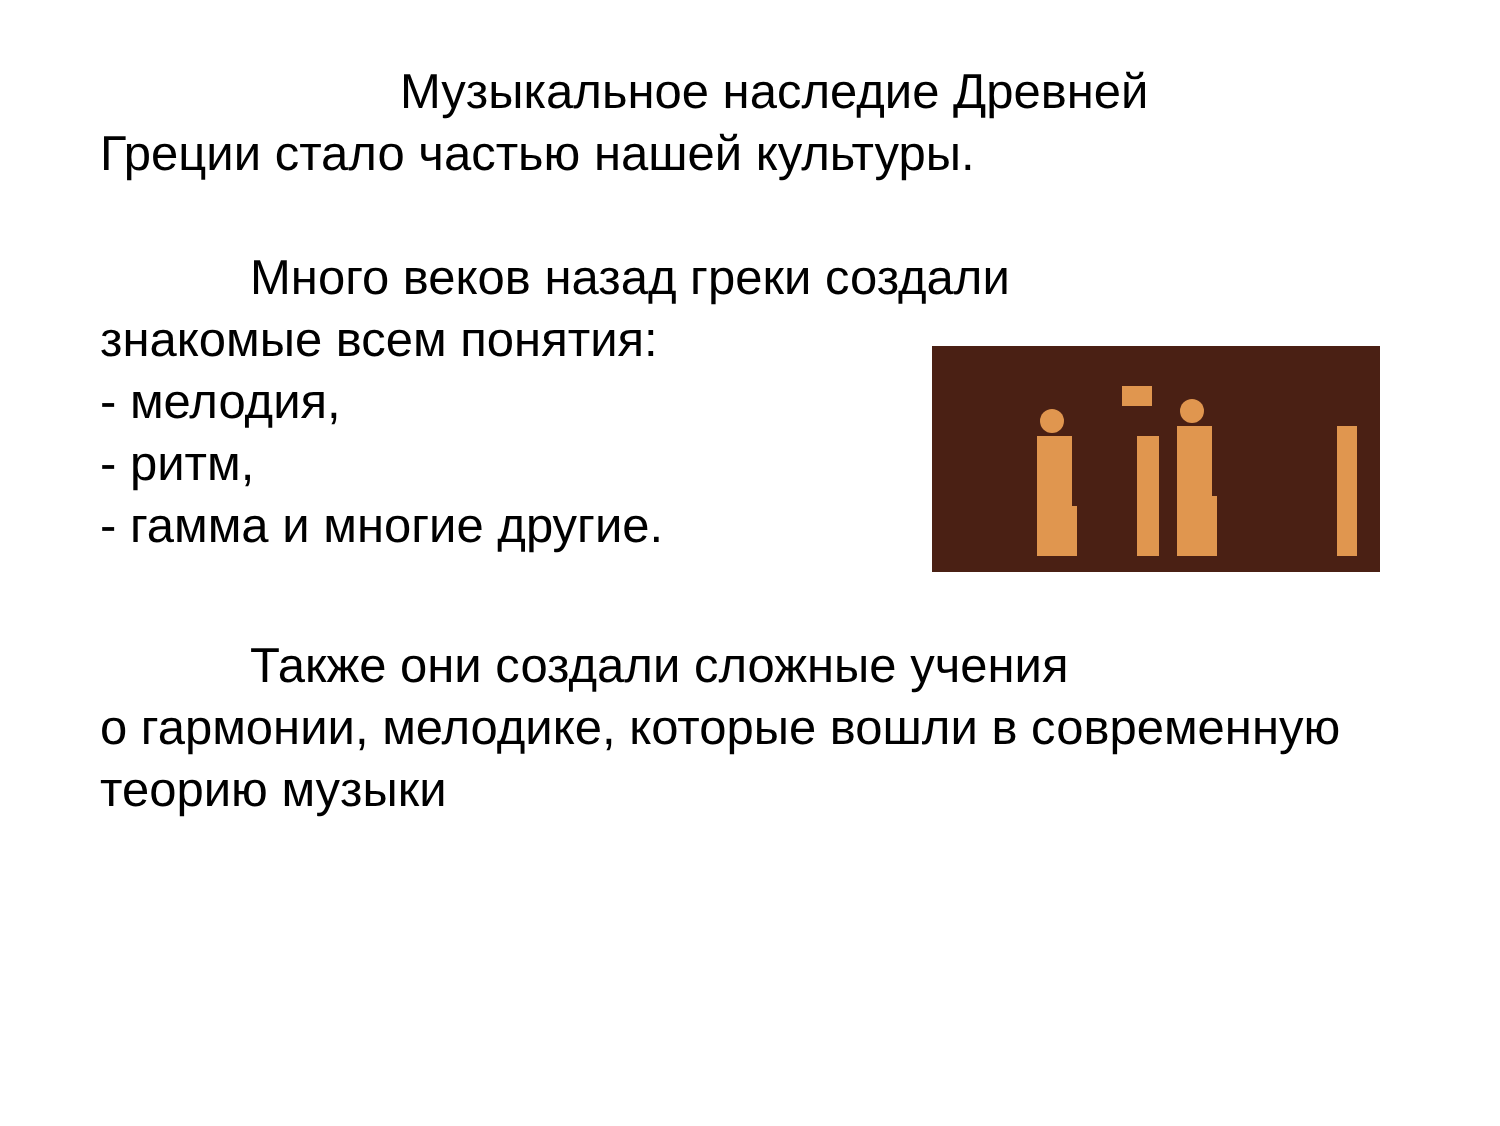Музыкальное наследие Древней
Греции стало частью нашей культуры.
Много веков назад греки создали
знакомые всем понятия:
- мелодия,
- ритм,
- гамма и многие другие.
Также они создали сложные учения
о гармонии, мелодике, которые вошли в современную теорию музыки